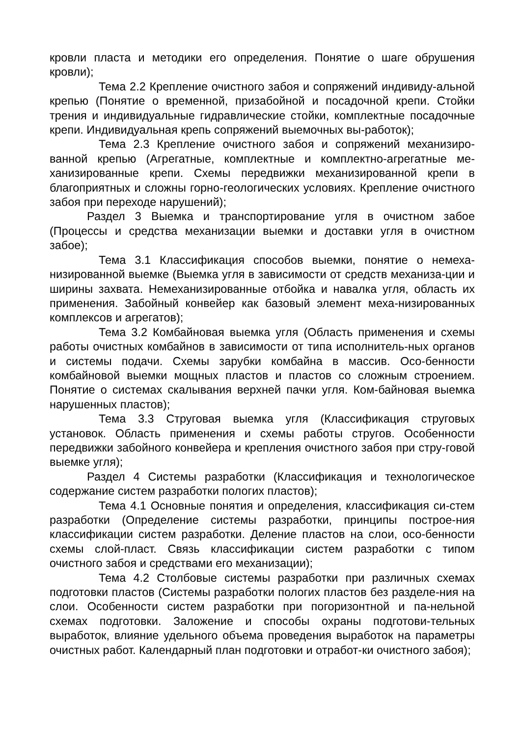кровли пласта и методики его определения. Понятие о шаге обрушения кровли);
Тема 2.2 Крепление очистного забоя и сопряжений индивиду-альной крепью (Понятие о временной, призабойной и посадочной крепи. Стойки трения и индивидуальные гидравлические стойки, комплектные посадочные крепи. Индивидуальная крепь сопряжений выемочных вы-работок);
Тема 2.3 Крепление очистного забоя и сопряжений механизиро-ванной крепью (Агрегатные, комплектные и комплектно-агрегатные ме-ханизированные крепи. Схемы передвижки механизированной крепи в благоприятных и сложны горно-геологических условиях. Крепление очистного забоя при переходе нарушений);
Раздел 3 Выемка и транспортирование угля в очистном забое (Процессы и средства механизации выемки и доставки угля в очистном забое);
Тема 3.1 Классификация способов выемки, понятие о немеха-низированной выемке (Выемка угля в зависимости от средств механиза-ции и ширины захвата. Немеханизированные отбойка и навалка угля, область их применения. Забойный конвейер как базовый элемент меха-низированных комплексов и агрегатов);
Тема 3.2 Комбайновая выемка угля (Область применения и схемы работы очистных комбайнов в зависимости от типа исполнитель-ных органов и системы подачи. Схемы зарубки комбайна в массив. Осо-бенности комбайновой выемки мощных пластов и пластов со сложным строением. Понятие о системах скалывания верхней пачки угля. Ком-байновая выемка нарушенных пластов);
Тема 3.3 Струговая выемка угля (Классификация струговых установок. Область применения и схемы работы стругов. Особенности передвижки забойного конвейера и крепления очистного забоя при стру-говой выемке угля);
Раздел 4 Системы разработки (Классификация и технологическое содержание систем разработки пологих пластов);
Тема 4.1 Основные понятия и определения, классификация си-стем разработки (Определение системы разработки, принципы построе-ния классификации систем разработки. Деление пластов на слои, осо-бенности схемы слой-пласт. Связь классификации систем разработки с типом очистного забоя и средствами его механизации);
Тема 4.2 Столбовые системы разработки при различных схемах подготовки пластов (Системы разработки пологих пластов без разделе-ния на слои. Особенности систем разработки при погоризонтной и па-нельной схемах подготовки. Заложение и способы охраны подготови-тельных выработок, влияние удельного объема проведения выработок на параметры очистных работ. Календарный план подготовки и отработ-ки очистного забоя);